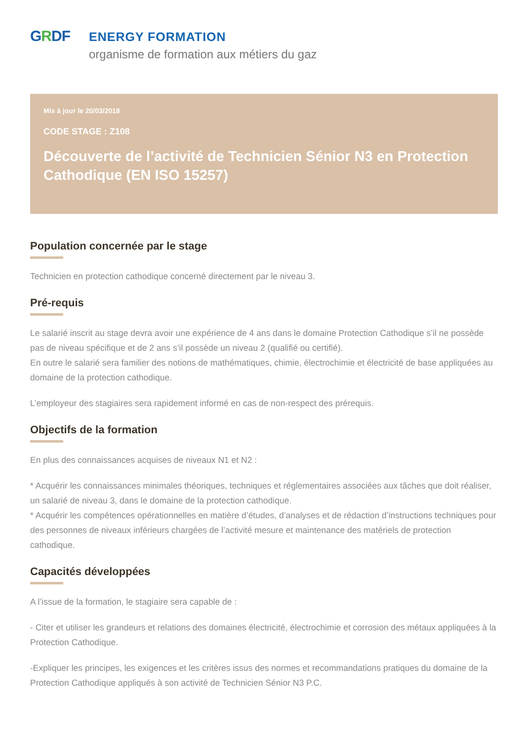GRDF
ENERGY FORMATION
organisme de formation aux métiers du gaz
Mis à jour le 20/03/2018
CODE STAGE : Z108
Découverte de l’activité de Technicien Sénior N3 en Protection Cathodique (EN ISO 15257)
Population concernée par le stage
Technicien en protection cathodique concerné directement par le niveau 3.
Pré-requis
Le salarié inscrit au stage devra avoir une expérience de 4 ans dans le domaine Protection Cathodique s’il ne possède pas de niveau spécifique et de 2 ans s’il possède un niveau 2 (qualifié ou certifié).
En outre le salarié sera familier des notions de mathématiques, chimie, électrochimie et électricité de base appliquées au domaine de la protection cathodique.
L’employeur des stagiaires sera rapidement informé en cas de non-respect des prérequis.
Objectifs de la formation
En plus des connaissances acquises de niveaux N1 et N2 :
* Acquérir les connaissances minimales théoriques, techniques et réglementaires associées aux tâches que doit réaliser, un salarié de niveau 3, dans le domaine de la protection cathodique.
* Acquérir les compétences opérationnelles en matière d’études, d’analyses et de rédaction d’instructions techniques pour des personnes de niveaux inférieurs chargées de l’activité mesure et maintenance des matériels de protection cathodique.
Capacités développées
A l’issue de la formation, le stagiaire sera capable de :
- Citer et utiliser les grandeurs et relations des domaines électricité, électrochimie et corrosion des métaux appliquées à la Protection Cathodique.
-Expliquer les principes, les exigences et les critères issus des normes et recommandations pratiques du domaine de la Protection Cathodique appliqués à son activité de Technicien Sénior N3 P.C.